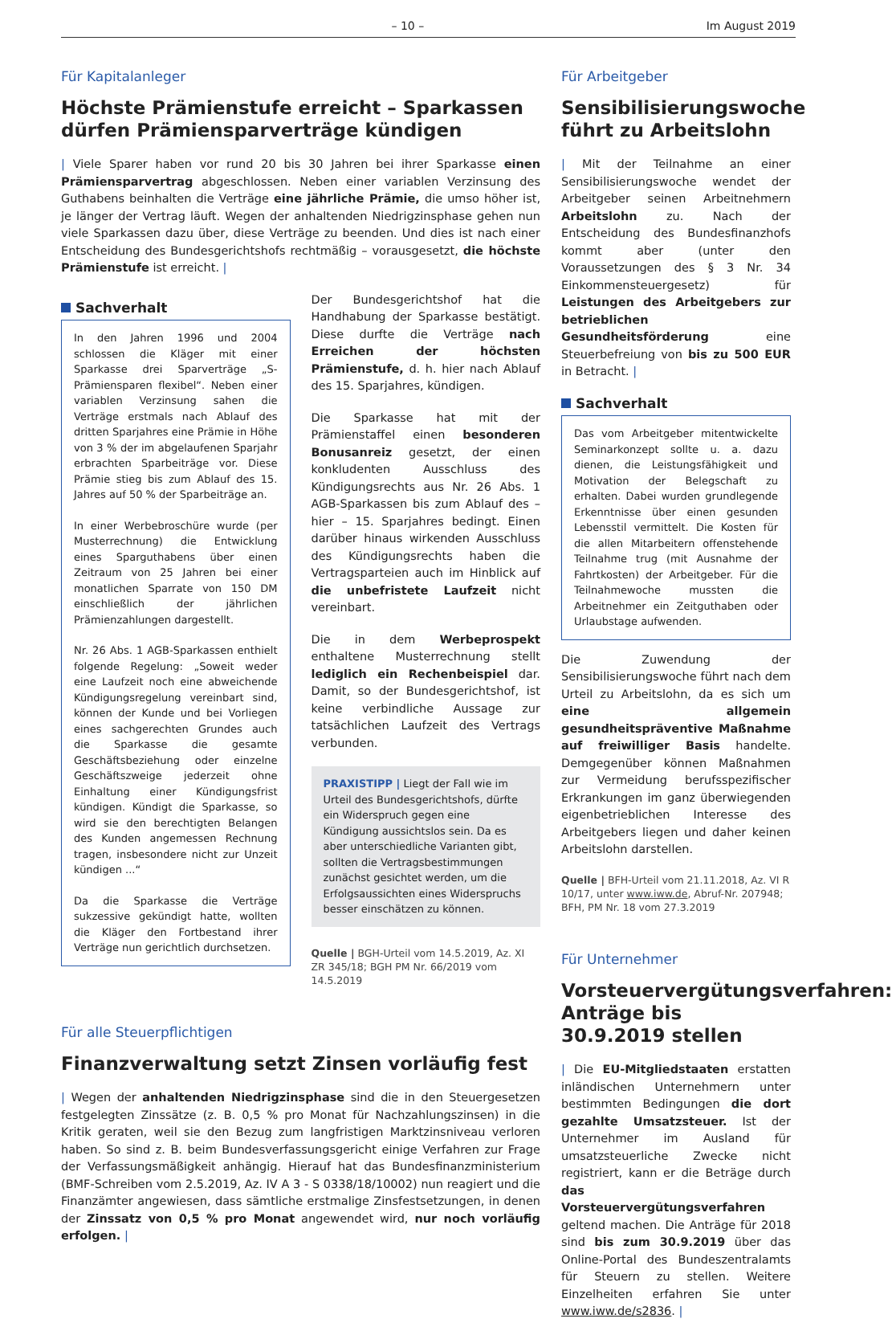– 10 – Im August 2019
Für Kapitalanleger
Höchste Prämienstufe erreicht – Sparkassen dürfen Prämiensparverträge kündigen
| Viele Sparer haben vor rund 20 bis 30 Jahren bei ihrer Sparkasse einen Prämiensparvertrag abgeschlossen. Neben einer variablen Verzinsung des Guthabens beinhalten die Verträge eine jährliche Prämie, die umso höher ist, je länger der Vertrag läuft. Wegen der anhaltenden Niedrigzinsphase gehen nun viele Sparkassen dazu über, diese Verträge zu beenden. Und dies ist nach einer Entscheidung des Bundesgerichtshofs rechtmäßig – vorausgesetzt, die höchste Prämienstufe ist erreicht. |
Sachverhalt
In den Jahren 1996 und 2004 schlossen die Kläger mit einer Sparkasse drei Sparverträge „S-Prämiensparen flexibel“. Neben einer variablen Verzinsung sahen die Verträge erstmals nach Ablauf des dritten Sparjahres eine Prämie in Höhe von 3 % der im abgelaufenen Sparjahr erbrachten Sparbeiträge vor. Diese Prämie stieg bis zum Ablauf des 15. Jahres auf 50 % der Sparbeiträge an.
In einer Werbebroschüre wurde (per Musterrechnung) die Entwicklung eines Sparguthabens über einen Zeitraum von 25 Jahren bei einer monatlichen Sparrate von 150 DM einschließlich der jährlichen Prämienzahlungen dargestellt.
Nr. 26 Abs. 1 AGB-Sparkassen enthielt folgende Regelung: „Soweit weder eine Laufzeit noch eine abweichende Kündigungsregelung vereinbart sind, können der Kunde und bei Vorliegen eines sachgerechten Grundes auch die Sparkasse die gesamte Geschäftsbeziehung oder einzelne Geschäftszweige jederzeit ohne Einhaltung einer Kündigungsfrist kündigen. Kündigt die Sparkasse, so wird sie den berechtigten Belangen des Kunden angemessen Rechnung tragen, insbesondere nicht zur Unzeit kündigen ...“
Da die Sparkasse die Verträge sukzessive gekündigt hatte, wollten die Kläger den Fortbestand ihrer Verträge nun gerichtlich durchsetzen.
Der Bundesgerichtshof hat die Handhabung der Sparkasse bestätigt. Diese durfte die Verträge nach Erreichen der höchsten Prämienstufe, d. h. hier nach Ablauf des 15. Sparjahres, kündigen.
Die Sparkasse hat mit der Prämienstaffel einen besonderen Bonusanreiz gesetzt, der einen konkludenten Ausschluss des Kündigungsrechts aus Nr. 26 Abs. 1 AGB-Sparkassen bis zum Ablauf des – hier – 15. Sparjahres bedingt. Einen darüber hinaus wirkenden Ausschluss des Kündigungsrechts haben die Vertragsparteien auch im Hinblick auf die unbefristete Laufzeit nicht vereinbart.
Die in dem Werbeprospekt enthaltene Musterrechnung stellt lediglich ein Rechenbeispiel dar. Damit, so der Bundesgerichtshof, ist keine verbindliche Aussage zur tatsächlichen Laufzeit des Vertrags verbunden.
PRAXISTIPP | Liegt der Fall wie im Urteil des Bundesgerichtshofs, dürfte ein Widerspruch gegen eine Kündigung aussichtslos sein. Da es aber unterschiedliche Varianten gibt, sollten die Vertragsbestimmungen zunächst gesichtet werden, um die Erfolgsaussichten eines Widerspruchs besser einschätzen zu können.
Quelle | BGH-Urteil vom 14.5.2019, Az. XI ZR 345/18; BGH PM Nr. 66/2019 vom 14.5.2019
Für alle Steuerpflichtigen
Finanzverwaltung setzt Zinsen vorläufig fest
| Wegen der anhaltenden Niedrigzinsphase sind die in den Steuergesetzen festgelegten Zinssätze (z. B. 0,5 % pro Monat für Nachzahlungszinsen) in die Kritik geraten, weil sie den Bezug zum langfristigen Marktzinsniveau verloren haben. So sind z. B. beim Bundesverfassungsgericht einige Verfahren zur Frage der Verfassungsmäßigkeit anhängig. Hierauf hat das Bundesfinanzministerium (BMF-Schreiben vom 2.5.2019, Az. IV A 3 - S 0338/18/10002) nun reagiert und die Finanzämter angewiesen, dass sämtliche erstmalige Zinsfestsetzungen, in denen der Zinssatz von 0,5 % pro Monat angewendet wird, nur noch vorläufig erfolgen. |
Für Arbeitgeber
Sensibilisierungswoche führt zu Arbeitslohn
| Mit der Teilnahme an einer Sensibilisierungswoche wendet der Arbeitgeber seinen Arbeitnehmern Arbeitslohn zu. Nach der Entscheidung des Bundesfinanzhofs kommt aber (unter den Voraussetzungen des § 3 Nr. 34 Einkommensteuergesetz) für Leistungen des Arbeitgebers zur betrieblichen Gesundheitsförderung eine Steuerbefreiung von bis zu 500 EUR in Betracht. |
Sachverhalt
Das vom Arbeitgeber mitentwickelte Seminarkonzept sollte u. a. dazu dienen, die Leistungsfähigkeit und Motivation der Belegschaft zu erhalten. Dabei wurden grundlegende Erkenntnisse über einen gesunden Lebensstil vermittelt. Die Kosten für die allen Mitarbeitern offenstehende Teilnahme trug (mit Ausnahme der Fahrtkosten) der Arbeitgeber. Für die Teilnahmewoche mussten die Arbeitnehmer ein Zeitguthaben oder Urlaubstage aufwenden.
Die Zuwendung der Sensibilisierungswoche führt nach dem Urteil zu Arbeitslohn, da es sich um eine allgemein gesundheitspräventive Maßnahme auf freiwilliger Basis handelte. Demgegenüber können Maßnahmen zur Vermeidung berufsspezifischer Erkrankungen im ganz überwiegenden eigenbetrieblichen Interesse des Arbeitgebers liegen und daher keinen Arbeitslohn darstellen.
Quelle | BFH-Urteil vom 21.11.2018, Az. VI R 10/17, unter www.iww.de, Abruf-Nr. 207948; BFH, PM Nr. 18 vom 27.3.2019
Für Unternehmer
Vorsteuervergütungsverfahren: Anträge bis 30.9.2019 stellen
| Die EU-Mitgliedstaaten erstatten inländischen Unternehmern unter bestimmten Bedingungen die dort gezahlte Umsatzsteuer. Ist der Unternehmer im Ausland für umsatzsteuerliche Zwecke nicht registriert, kann er die Beträge durch das Vorsteuervergütungsverfahren geltend machen. Die Anträge für 2018 sind bis zum 30.9.2019 über das Online-Portal des Bundeszentralamts für Steuern zu stellen. Weitere Einzelheiten erfahren Sie unter www.iww.de/s2836. |